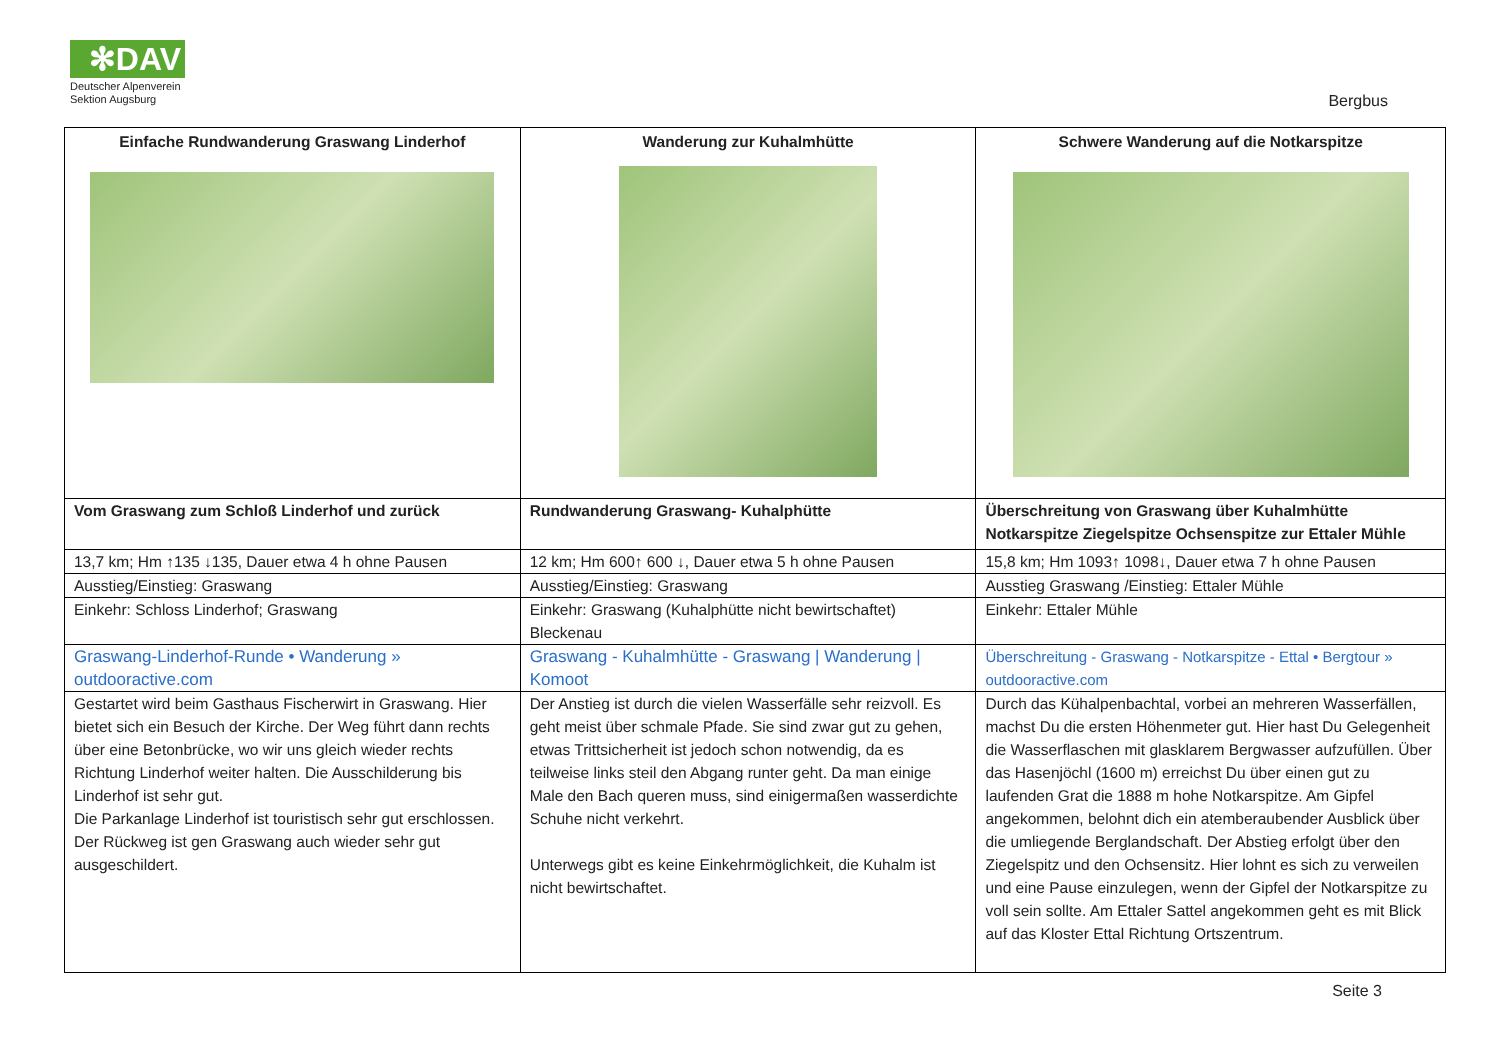✻DAV
Deutscher Alpenverein
Sektion Augsburg
Bergbus
| Einfache Rundwanderung Graswang Linderhof | Wanderung zur Kuhalmhütte | Schwere Wanderung auf die Notkarspitze |
| --- | --- | --- |
| Vom Graswang zum Schloß Linderhof und zurück | Rundwanderung Graswang- Kuhalphütte | Überschreitung von Graswang über Kuhalmhütte Notkarspitze Ziegelspitze Ochsenspitze zur Ettaler Mühle |
| 13,7 km; Hm ↑135 ↓135, Dauer etwa 4 h ohne Pausen | 12 km; Hm 600↑ 600 ↓, Dauer etwa 5 h ohne Pausen | 15,8 km; Hm 1093↑ 1098↓, Dauer etwa 7 h ohne Pausen |
| Ausstieg/Einstieg: Graswang | Ausstieg/Einstieg: Graswang | Ausstieg Graswang /Einstieg: Ettaler Mühle |
| Einkehr: Schloss Linderhof; Graswang | Einkehr: Graswang (Kuhalphütte nicht bewirtschaftet) Bleckenau | Einkehr: Ettaler Mühle |
| Graswang-Linderhof-Runde • Wanderung » outdooractive.com | Graswang - Kuhalmhütte - Graswang / Wanderung / Komoot | Überschreitung - Graswang - Notkarspitze - Ettal • Bergtour » outdooractive.com |
| Gestartet wird beim Gasthaus Fischerwirt in Graswang. Hier bietet sich ein Besuch der Kirche. Der Weg führt dann rechts über eine Betonbrücke, wo wir uns gleich wieder rechts Richtung Linderhof weiter halten. Die Ausschilderung bis Linderhof ist sehr gut. Die Parkanlage Linderhof ist touristisch sehr gut erschlossen. Der Rückweg ist gen Graswang auch wieder sehr gut ausgeschildert. | Der Anstieg ist durch die vielen Wasserfälle sehr reizvoll. Es geht meist über schmale Pfade. Sie sind zwar gut zu gehen, etwas Trittsicherheit ist jedoch schon notwendig, da es teilweise links steil den Abgang runter geht. Da man einige Male den Bach queren muss, sind einigermaßen wasserdichte Schuhe nicht verkehrt. Unterwegs gibt es keine Einkehrmöglichkeit, die Kuhalm ist nicht bewirtschaftet. | Durch das Kühalpenbachtal, vorbei an mehreren Wasserfällen, machst Du die ersten Höhenmeter gut. Hier hast Du Gelegenheit die Wasserflaschen mit glasklarem Bergwasser aufzufüllen. Über das Hasenjöchl (1600 m) erreichst Du über einen gut zu laufenden Grat die 1888 m hohe Notkarspitze. Am Gipfel angekommen, belohnt dich ein atemberaubender Ausblick über die umliegende Berglandschaft. Der Abstieg erfolgt über den Ziegelspitz und den Ochsensitz. Hier lohnt es sich zu verweilen und eine Pause einzulegen, wenn der Gipfel der Notkarspitze zu voll sein sollte. Am Ettaler Sattel angekommen geht es mit Blick auf das Kloster Ettal Richtung Ortszentrum. |
Seite 3